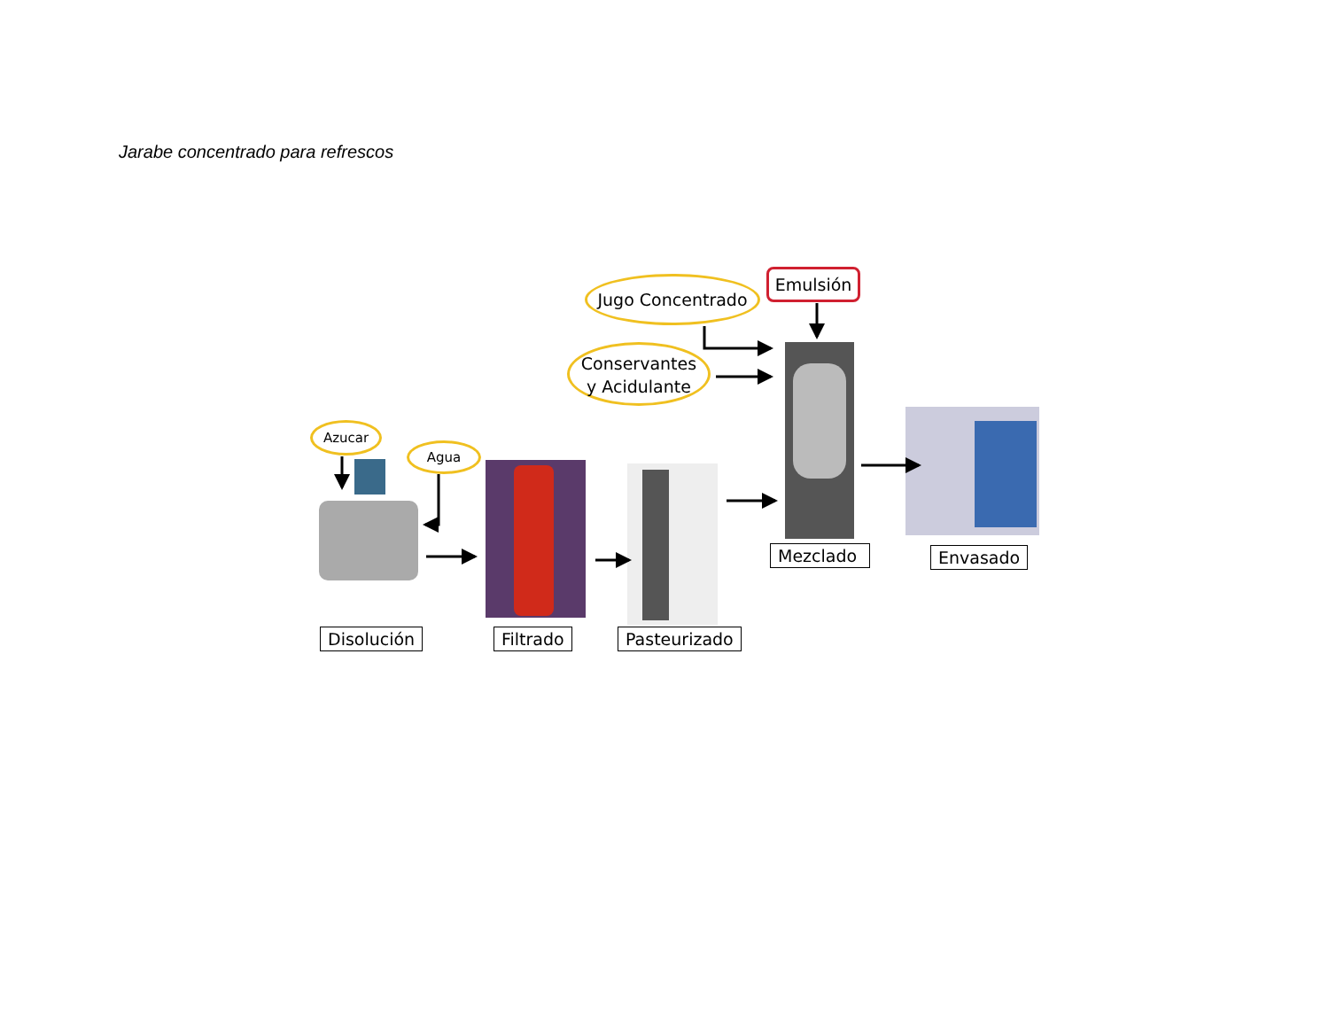Jarabe concentrado para refrescos
Azucar
Agua
Jugo Concentrado
Conservantes
y Acidulante
Emulsión
Disolución Filtrado Pasteurizado
Mezclado Envasado